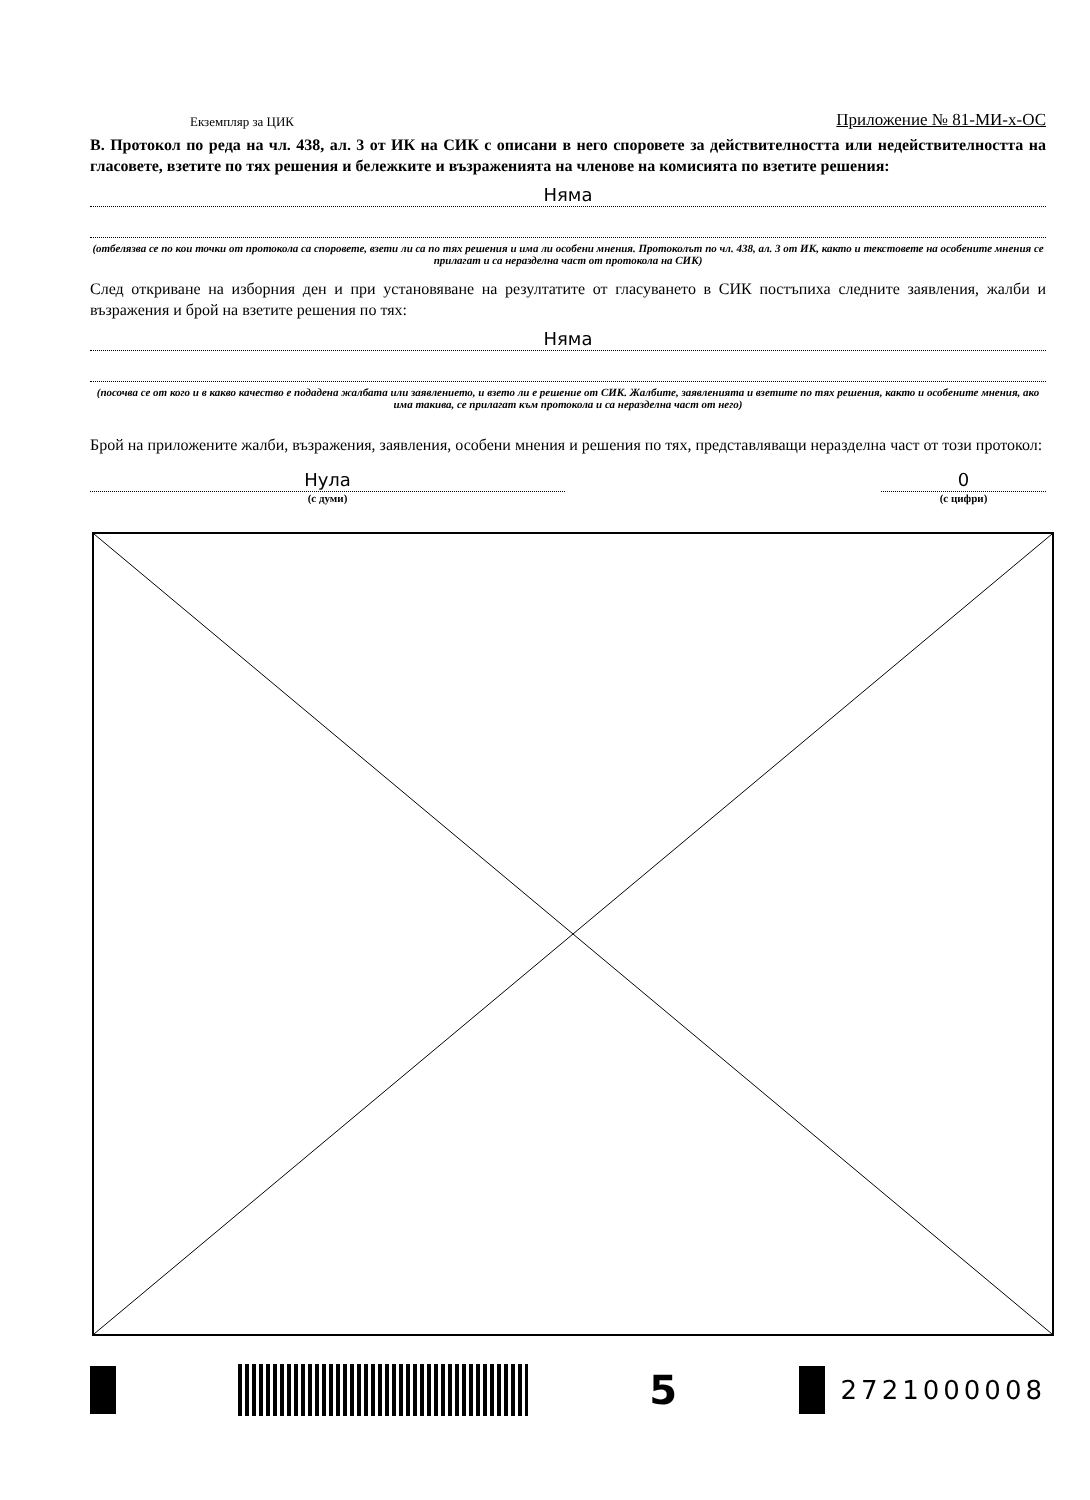Екземпляр за ЦИК Приложение № 81-МИ-х-ОС
В. Протокол по реда на чл. 438, ал. 3 от ИК на СИК с описани в него споровете за действителността или недействителността на гласовете, взетите по тях решения и бележките и възраженията на членове на комисията по взетите решения:
Няма
(отбелязва се по кои точки от протокола са споровете, взети ли са по тях решения и има ли особени мнения. Протоколът по чл. 438, ал. 3 от ИК, както и текстовете на особените мнения се прилагат и са неразделна част от протокола на СИК)
След откриване на изборния ден и при установяване на резултатите от гласуването в СИК постъпиха следните заявления, жалби и възражения и брой на взетите решения по тях:
Няма
(посочва се от кого и в какво качество е подадена жалбата или заявлението, и взето ли е решение от СИК. Жалбите, заявленията и взетите по тях решения, както и особените мнения, ако има такива, се прилагат към протокола и са неразделна част от него)
Брой на приложените жалби, възражения, заявления, особени мнения и решения по тях, представляващи неразделна част от този протокол:
Нула
(с думи)
0
(с цифри)
5
2721000008